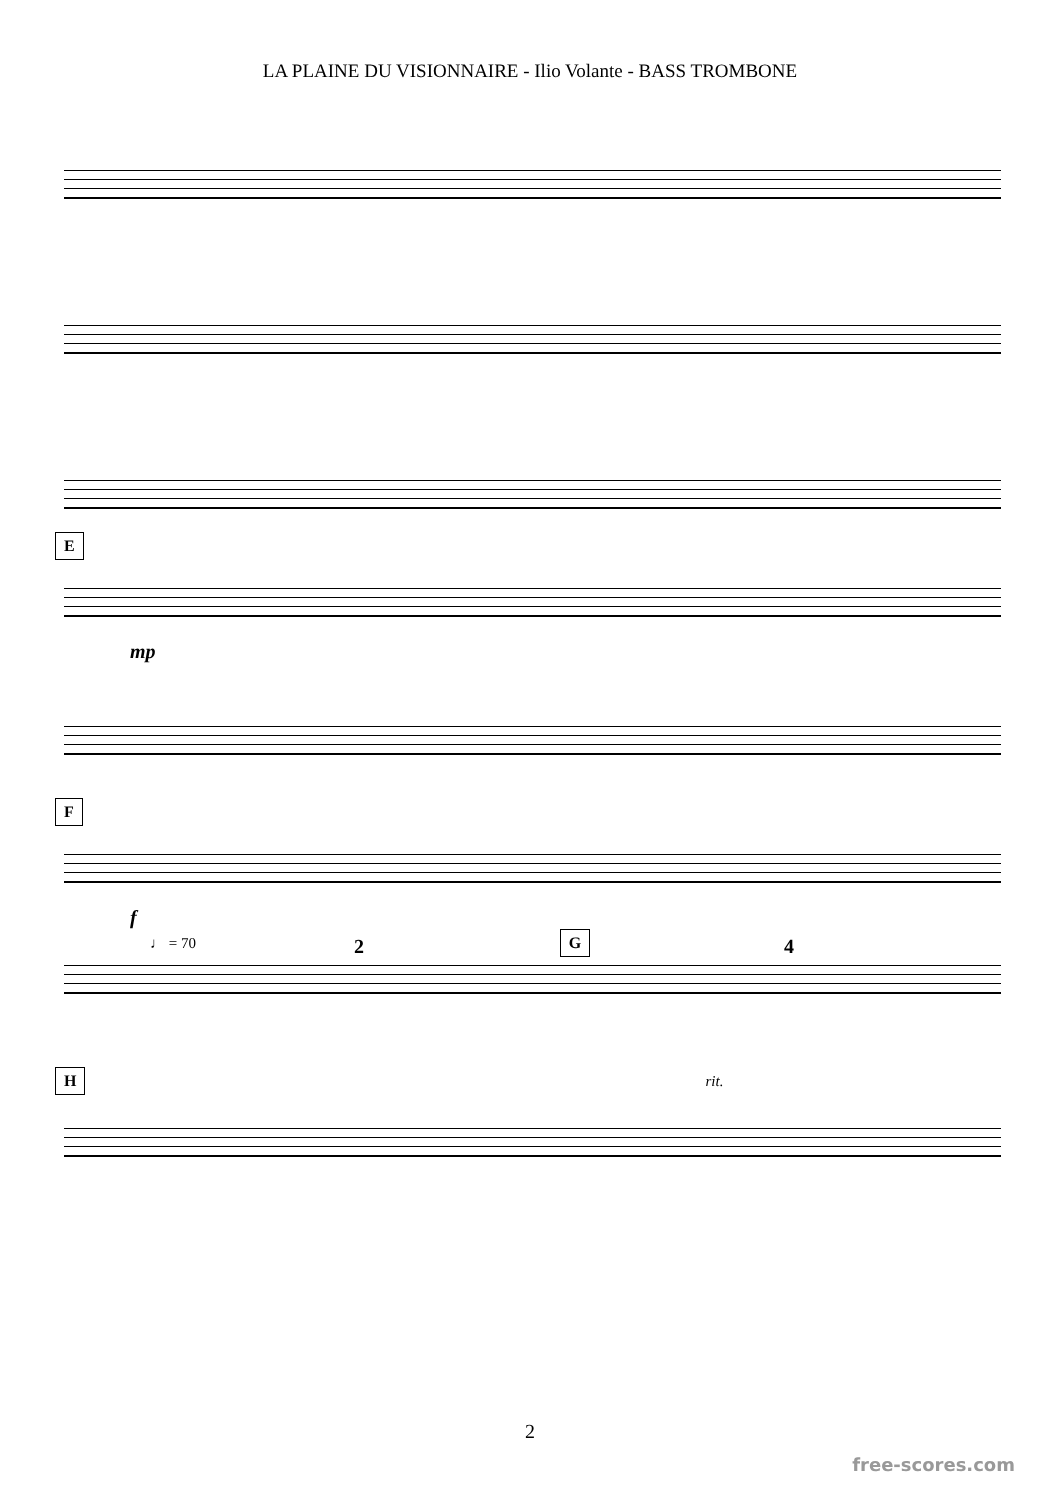LA PLAINE DU VISIONNAIRE - Ilio Volante - BASS TROMBONE
E
mp
F
f
♩ = 70 G
2 4
H
rit.
2
free-scores.com